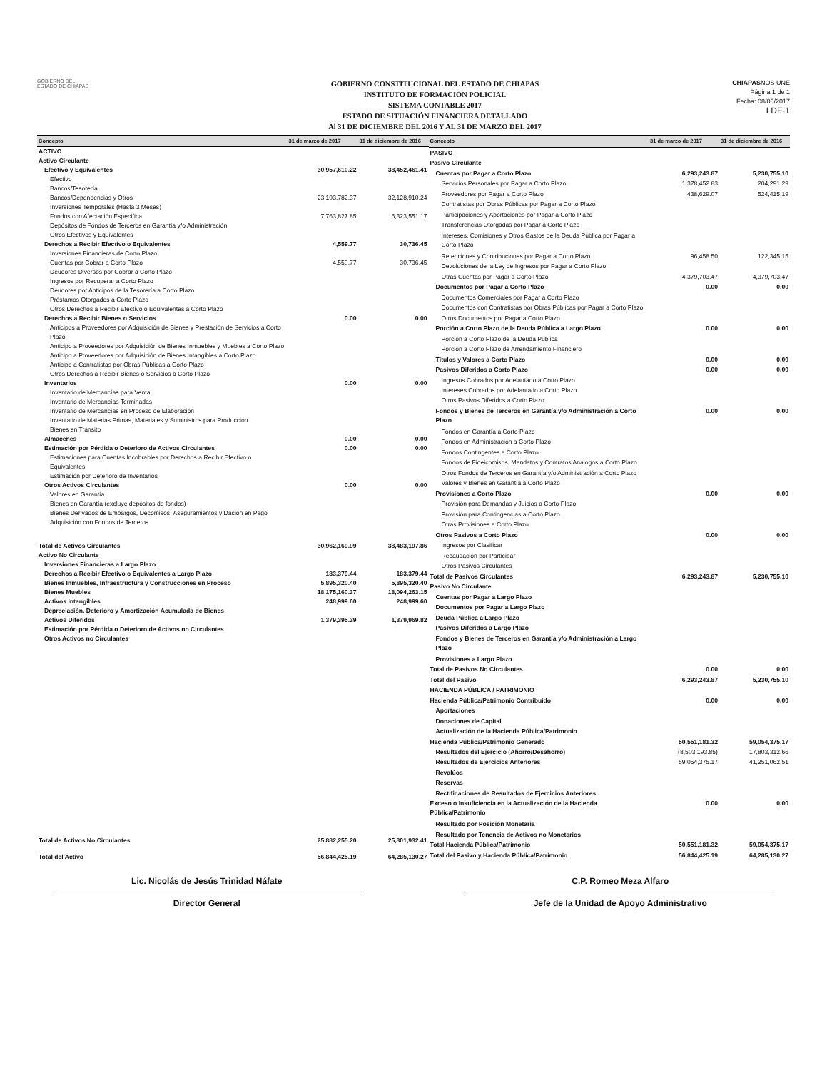GOBIERNO DEL
ESTADO DE CHIAPAS
GOBIERNO CONSTITUCIONAL DEL ESTADO DE CHIAPAS
INSTITUTO DE FORMACIÓN POLICIAL
SISTEMA CONTABLE 2017
ESTADO DE SITUACIÓN FINANCIERA DETALLADO
Al 31 DE DICIEMBRE DEL 2016 Y AL 31 DE MARZO DEL 2017
CHIAPASNOS UNE
Página 1 de 1
Fecha: 08/05/2017
LDF-1
| Concepto | 31 de marzo de 2017 | 31 de diciembre de 2016 |
| --- | --- | --- |
| ACTIVO | | |
| Activo Circulante | | |
| Efectivo y Equivalentes | 30,957,610.22 | 38,452,461.41 |
| Efectivo | | |
| Bancos/Tesorería | | |
| Bancos/Dependencias y Otros | 23,193,782.37 | 32,128,910.24 |
| Inversiones Temporales (Hasta 3 Meses) | | |
| Fondos con Afectación Específica | 7,763,827.85 | 6,323,551.17 |
| Depósitos de Fondos de Terceros en Garantía y/o Administración | | |
| Otros Efectivos y Equivalentes | | |
| Derechos a Recibir Efectivo o Equivalentes | 4,559.77 | 30,736.45 |
| Inversiones Financieras de Corto Plazo | | |
| Cuentas por Cobrar a Corto Plazo | 4,559.77 | 30,736.45 |
| Deudores Diversos por Cobrar a Corto Plazo | | |
| Ingresos por Recuperar a Corto Plazo | | |
| Deudores por Anticipos de la Tesorería a Corto Plazo | | |
| Préstamos Otorgados a Corto Plazo | | |
| Otros Derechos a Recibir Efectivo o Equivalentes a Corto Plazo | | |
| Derechos a Recibir Bienes o Servicios | 0.00 | 0.00 |
| Anticipos a Proveedores por Adquisición de Bienes y Prestación de Servicios a Corto Plazo | | |
| Anticipo a Proveedores por Adquisición de Bienes Inmuebles y Muebles a Corto Plazo | | |
| Anticipo a Proveedores por Adquisición de Bienes Intangibles a Corto Plazo | | |
| Anticipo a Contratistas por Obras Públicas a Corto Plazo | | |
| Otros Derechos a Recibir Bienes o Servicios a Corto Plazo | | |
| Inventarios | 0.00 | 0.00 |
| Inventario de Mercancías para Venta | | |
| Inventario de Mercancías Terminadas | | |
| Inventario de Mercancías en Proceso de Elaboración | | |
| Inventario de Materias Primas, Materiales y Suministros para Producción | | |
| Bienes en Tránsito | | |
| Almacenes | 0.00 | 0.00 |
| Estimación por Pérdida o Deterioro de Activos Circulantes | 0.00 | 0.00 |
| Estimaciones para Cuentas Incobrables por Derechos a Recibir Efectivo o Equivalentes | | |
| Estimación por Deterioro de Inventarios | | |
| Otros Activos Circulantes | 0.00 | 0.00 |
| Valores en Garantía | | |
| Bienes en Garantía (excluye depósitos de fondos) | | |
| Bienes Derivados de Embargos, Decomisos, Aseguramientos y Dación en Pago | | |
| Adquisición con Fondos de Terceros | | |
| Total de Activos Circulantes | 30,962,169.99 | 38,483,197.86 |
| Activo No Circulante | | |
| Inversiones Financieras a Largo Plazo | | |
| Derechos a Recibir Efectivo o Equivalentes a Largo Plazo | 183,379.44 | 183,379.44 |
| Bienes Inmuebles, Infraestructura y Construcciones en Proceso | 5,895,320.40 | 5,895,320.40 |
| Bienes Muebles | 18,175,160.37 | 18,094,263.15 |
| Activos Intangibles | 248,999.60 | 248,999.60 |
| Depreciación, Deterioro y Amortización Acumulada de Bienes | | |
| Activos Diferidos | 1,379,395.39 | 1,379,969.82 |
| Estimación por Pérdida o Deterioro de Activos no Circulantes | | |
| Otros Activos no Circulantes | | |
| Total de Activos No Circulantes | 25,882,255.20 | 25,801,932.41 |
| Total del Activo | 56,844,425.19 | 64,285,130.27 |
| Concepto | 31 de marzo de 2017 | 31 de diciembre de 2016 |
| --- | --- | --- |
| PASIVO | | |
| Pasivo Circulante | | |
| Cuentas por Pagar a Corto Plazo | 6,293,243.87 | 5,230,755.10 |
| Servicios Personales por Pagar a Corto Plazo | 1,378,452.83 | 204,291.29 |
| Proveedores por Pagar a Corto Plazo | 438,629.07 | 524,415.19 |
| Contratistas por Obras Públicas por Pagar a Corto Plazo | | |
| Participaciones y Aportaciones por Pagar a Corto Plazo | | |
| Transferencias Otorgadas por Pagar a Corto Plazo | | |
| Intereses, Comisiones y Otros Gastos de la Deuda Pública por Pagar a Corto Plazo | | |
| Retenciones y Contribuciones por Pagar a Corto Plazo | 96,458.50 | 122,345.15 |
| Devoluciones de la Ley de Ingresos por Pagar a Corto Plazo | | |
| Otras Cuentas por Pagar a Corto Plazo | 4,379,703.47 | 4,379,703.47 |
| Documentos por Pagar a Corto Plazo | 0.00 | 0.00 |
| Documentos Comerciales por Pagar a Corto Plazo | | |
| Documentos con Contratistas por Obras Públicas por Pagar a Corto Plazo | | |
| Otros Documentos por Pagar a Corto Plazo | | |
| Porción a Corto Plazo de la Deuda Pública a Largo Plazo | 0.00 | 0.00 |
| Porción a Corto Plazo de la Deuda Pública | | |
| Porción a Corto Plazo de Arrendamiento Financiero | | |
| Títulos y Valores a Corto Plazo | 0.00 | 0.00 |
| Pasivos Diferidos a Corto Plazo | 0.00 | 0.00 |
| Ingresos Cobrados por Adelantado a Corto Plazo | | |
| Intereses Cobrados por Adelantado a Corto Plazo | | |
| Otros Pasivos Diferidos a Corto Plazo | | |
| Fondos y Bienes de Terceros en Garantía y/o Administración a Corto Plazo | 0.00 | 0.00 |
| Fondos en Garantía a Corto Plazo | | |
| Fondos en Administración a Corto Plazo | | |
| Fondos Contingentes a Corto Plazo | | |
| Fondos de Fideicomisos, Mandatos y Contratos Análogos a Corto Plazo | | |
| Otros Fondos de Terceros en Garantía y/o Administración a Corto Plazo | | |
| Valores y Bienes en Garantía a Corto Plazo | | |
| Provisiones a Corto Plazo | 0.00 | 0.00 |
| Provisión para Demandas y Juicios a Corto Plazo | | |
| Provisión para Contingencias a Corto Plazo | | |
| Otras Provisiones a Corto Plazo | | |
| Otros Pasivos a Corto Plazo | 0.00 | 0.00 |
| Ingresos por Clasificar | | |
| Recaudación por Participar | | |
| Otros Pasivos Circulantes | | |
| Total de Pasivos Circulantes | 6,293,243.87 | 5,230,755.10 |
| Pasivo No Circulante | | |
| Cuentas por Pagar a Largo Plazo | | |
| Documentos por Pagar a Largo Plazo | | |
| Deuda Pública a Largo Plazo | | |
| Pasivos Diferidos a Largo Plazo | | |
| Fondos y Bienes de Terceros en Garantía y/o Administración a Largo Plazo | | |
| Provisiones a Largo Plazo | | |
| Total de Pasivos No Circulantes | 0.00 | 0.00 |
| Total del Pasivo | 6,293,243.87 | 5,230,755.10 |
| HACIENDA PÚBLICA / PATRIMONIO | | |
| Hacienda Pública/Patrimonio Contribuido | 0.00 | 0.00 |
| Aportaciones | | |
| Donaciones de Capital | | |
| Actualización de la Hacienda Pública/Patrimonio | | |
| Hacienda Pública/Patrimonio Generado | 50,551,181.32 | 59,054,375.17 |
| Resultados del Ejercicio (Ahorro/Desahorro) | (8,503,193.85) | 17,803,312.66 |
| Resultados de Ejercicios Anteriores | 59,054,375.17 | 41,251,062.51 |
| Revalúos | | |
| Reservas | | |
| Rectificaciones de Resultados de Ejercicios Anteriores | | |
| Exceso o Insuficiencia en la Actualización de la Hacienda Pública/Patrimonio | 0.00 | 0.00 |
| Resultado por Posición Monetaria | | |
| Resultado por Tenencia de Activos no Monetarios | | |
| Total Hacienda Pública/Patrimonio | 50,551,181.32 | 59,054,375.17 |
| Total del Pasivo y Hacienda Pública/Patrimonio | 56,844,425.19 | 64,285,130.27 |
Lic. Nicolás de Jesús Trinidad Náfate
Director General
C.P. Romeo Meza Alfaro
Jefe de la Unidad de Apoyo Administrativo